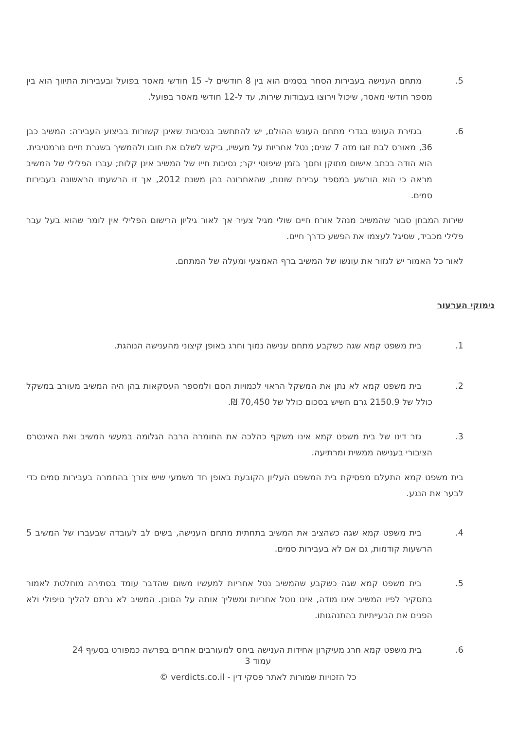5. מתחם הענישה בעבירות הסחר בסמים הוא בין 8 חודשים ל- 15 חודשי מאסר בפועל ובעבירות התיווך הוא בין מספר חודשי מאסר, שיכול וירוצו בעבודות שירות, עד ל-12 חודשי מאסר בפועל.
6. בגזירת העונש בגדרי מתחם העונש ההולם, יש להתחשב בנסיבות שאינן קשורות בביצוע העבירה: המשיב כבן 36, מאורס לבת זוגו מזה 7 שנים; נטל אחריות על מעשיו, ביקש לשלם את חובו ולהמשיך בשגרת חיים נורמטיבית. הוא הודה בכתב אישום מתוקן וחסך בזמן שיפוטי יקר; נסיבות חייו של המשיב אינן קלות; עברו הפלילי של המשיב מראה כי הוא הורשע במספר עבירת שונות, שהאחרונה בהן משנת 2012, אך זו הרשעתו הראשונה בעבירות סמים.
שירות המבחן סבור שהמשיב מנהל אורח חיים שולי מגיל צעיר אך לאור גיליון הרישום הפלילי אין לומר שהוא בעל עבר פלילי מכביד, שסיגל לעצמו את הפשע כדרך חיים.
לאור כל האמור יש לגזור את עונשו של המשיב ברף האמצעי ומעלה של המתחם.
נימוקי הערעור
1. בית משפט קמא שגה כשקבע מתחם ענישה נמוך וחרג באופן קיצוני מהענישה הנוהגת.
2. בית משפט קמא לא נתן את המשקל הראוי לכמויות הסם ולמספר העסקאות בהן היה המשיב מעורב במשקל כולל של 2150.9 גרם חשיש בסכום כולל של 70,450 ₪.
3. גזר דינו של בית משפט קמא אינו משקף כהלכה את החומרה הרבה הגלומה במעשי המשיב ואת האינטרס הציבורי בענישה ממשית ומרתיעה.
בית משפט קמא התעלם מפסיקת בית המשפט העליון הקובעת באופן חד משמעי שיש צורך בהחמרה בעבירות סמים כדי לבער את הנגע.
4. בית משפט קמא שגה כשהציב את המשיב בתחתית מתחם הענישה, בשים לב לעובדה שבעברו של המשיב 5 הרשעות קודמות, גם אם לא בעבירות סמים.
5. בית משפט קמא שגה כשקבע שהמשיב נטל אחריות למעשיו משום שהדבר עומד בסתירה מוחלטת לאמור בתסקיר לפיו המשיב אינו מודה, אינו נוטל אחריות ומשליך אותה על הסוכן. המשיב לא נרתם להליך טיפולי ולא הפנים את הבעייתיות בהתנהגותו.
6. בית משפט קמא חרג מעיקרון אחידות הענישה ביחס למעורבים אחרים בפרשה כמפורט בסעיף 24
עמוד 3
כל הזכויות שמורות לאתר פסקי דין - verdicts.co.il ©